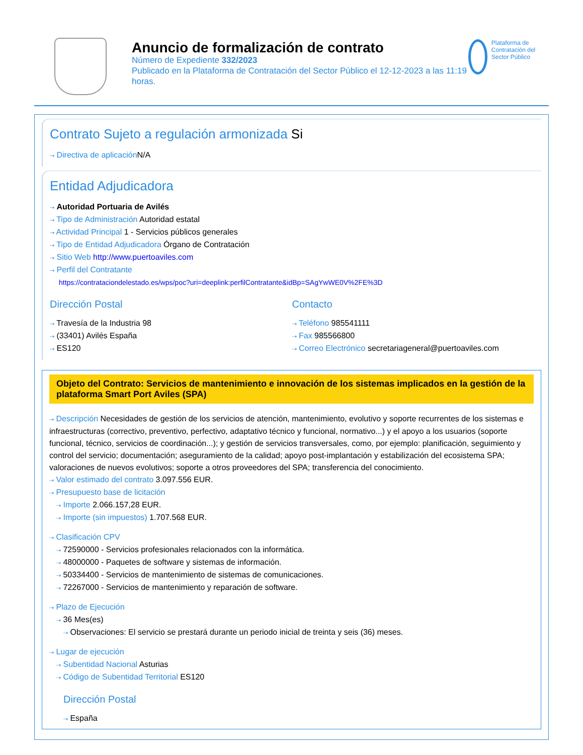Anuncio de formalización de contrato
Número de Expediente 332/2023
Publicado en la Plataforma de Contratación del Sector Público el 12-12-2023 a las 11:19 horas.
Plataforma de Contratación del Sector Público
Contrato Sujeto a regulación armonizada Si
⇢ Directiva de aplicación N/A
Entidad Adjudicadora
⇢ Autoridad Portuaria de Avilés
⇢ Tipo de Administración Autoridad estatal
⇢ Actividad Principal 1 - Servicios públicos generales
⇢ Tipo de Entidad Adjudicadora Órgano de Contratación
⇢ Sitio Web http://www.puertoaviles.com
⇢ Perfil del Contratante
https://contrataciondelestado.es/wps/poc?uri=deeplink:perfilContratante&idBp=SAgYwWE0V%2FE%3D
Dirección Postal
⇢ Travesía de la Industria 98
⇢ (33401) Avilés España
⇢ ES120
Contacto
⇢ Teléfono 985541111
⇢ Fax 985566800
⇢ Correo Electrónico secretariageneral@puertoaviles.com
Objeto del Contrato: Servicios de mantenimiento e innovación de los sistemas implicados en la gestión de la plataforma Smart Port Aviles (SPA)
⇢ Descripción Necesidades de gestión de los servicios de atención, mantenimiento, evolutivo y soporte recurrentes de los sistemas e infraestructuras (correctivo, preventivo, perfectivo, adaptativo técnico y funcional, normativo...) y el apoyo a los usuarios (soporte funcional, técnico, servicios de coordinación...); y gestión de servicios transversales, como, por ejemplo: planificación, seguimiento y control del servicio; documentación; aseguramiento de la calidad; apoyo post-implantación y estabilización del ecosistema SPA; valoraciones de nuevos evolutivos; soporte a otros proveedores del SPA; transferencia del conocimiento.
⇢ Valor estimado del contrato 3.097.556 EUR.
⇢ Presupuesto base de licitación
⇢ Importe 2.066.157,28 EUR.
⇢ Importe (sin impuestos) 1.707.568 EUR.
⇢ Clasificación CPV
⇢ 72590000 - Servicios profesionales relacionados con la informática.
⇢ 48000000 - Paquetes de software y sistemas de información.
⇢ 50334400 - Servicios de mantenimiento de sistemas de comunicaciones.
⇢ 72267000 - Servicios de mantenimiento y reparación de software.
⇢ Plazo de Ejecución
⇢ 36 Mes(es)
⇢ Observaciones: El servicio se prestará durante un periodo inicial de treinta y seis (36) meses.
⇢ Lugar de ejecución
⇢ Subentidad Nacional Asturias
⇢ Código de Subentidad Territorial ES120
Dirección Postal
⇢ España